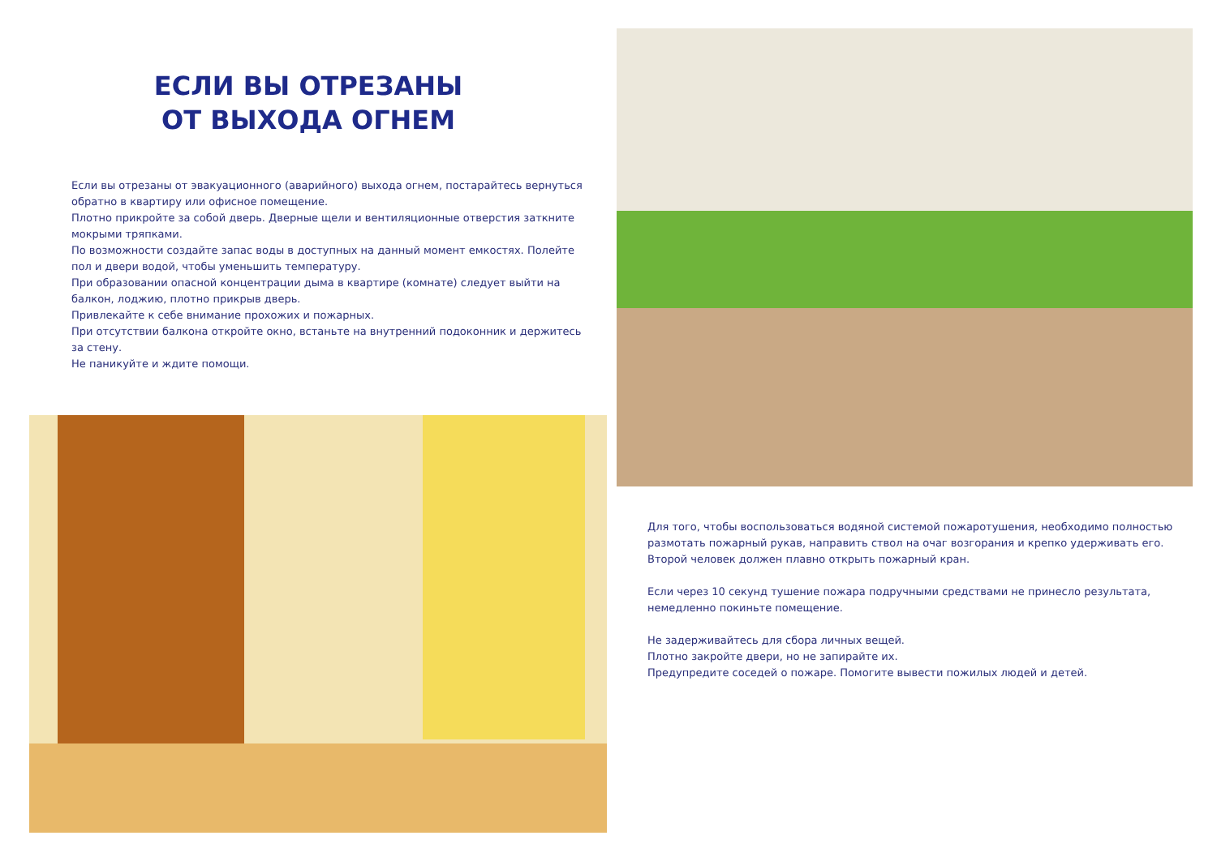ЕСЛИ ВЫ ОТРЕЗАНЫ
ОТ ВЫХОДА ОГНЕМ
Если вы отрезаны от эвакуационного (аварийного) выхода огнем, постарайтесь вернуться обратно в квартиру или офисное помещение.
Плотно прикройте за собой дверь. Дверные щели и вентиляционные отверстия заткните мокрыми тряпками.
По возможности создайте запас воды в доступных на данный момент емкостях. Полейте пол и двери водой, чтобы уменьшить температуру.
При образовании опасной концентрации дыма в квартире (комнате) следует выйти на балкон, лоджию, плотно прикрыв дверь.
Привлекайте к себе внимание прохожих и пожарных.
При отсутствии балкона откройте окно, встаньте на внутренний подоконник и держитесь за стену.
Не паникуйте и ждите помощи.
Для того, чтобы воспользоваться водяной системой пожаротушения, необходимо полностью размотать пожарный рукав, направить ствол на очаг возгорания и крепко удерживать его. Второй человек должен плавно открыть пожарный кран.
Если через 10 секунд тушение пожара подручными средствами не принесло результата, немедленно покиньте помещение.
Не задерживайтесь для сбора личных вещей.
Плотно закройте двери, но не запирайте их.
Предупредите соседей о пожаре. Помогите вывести пожилых людей и детей.